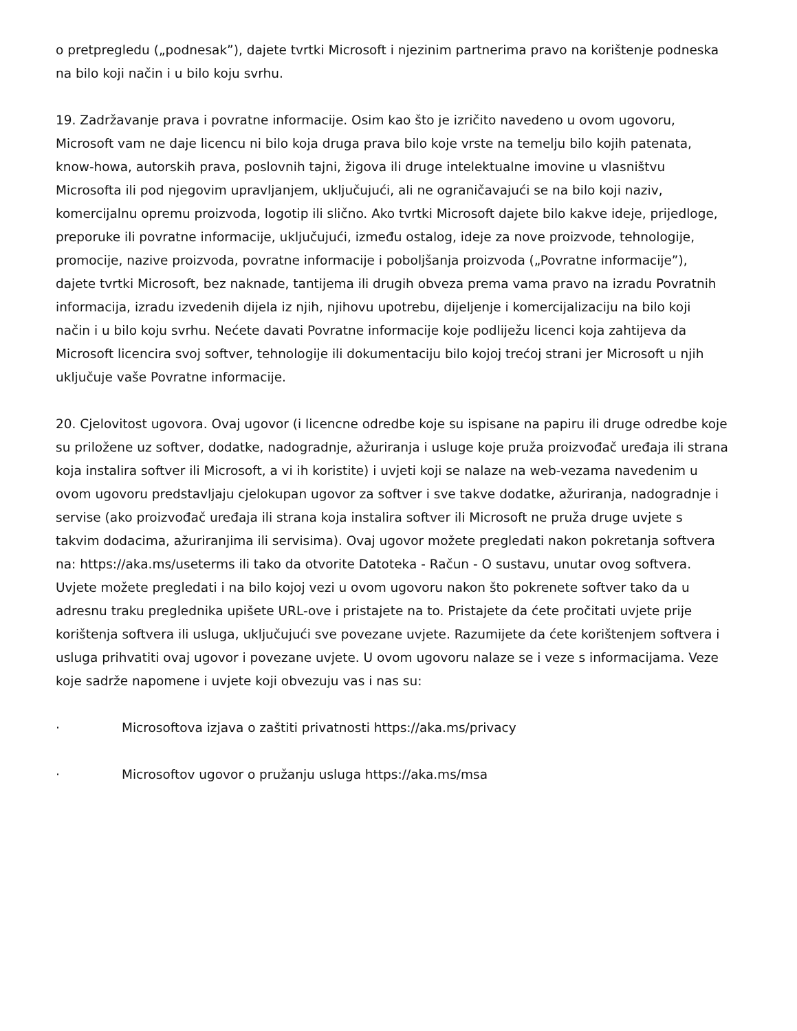o pretpregledu („podnesak”), dajete tvrtki Microsoft i njezinim partnerima pravo na korištenje podneska na bilo koji način i u bilo koju svrhu.
19. Zadržavanje prava i povratne informacije. Osim kao što je izričito navedeno u ovom ugovoru, Microsoft vam ne daje licencu ni bilo koja druga prava bilo koje vrste na temelju bilo kojih patenata, know-howa, autorskih prava, poslovnih tajni, žigova ili druge intelektualne imovine u vlasništvu Microsofta ili pod njegovim upravljanjem, uključujući, ali ne ograničavajući se na bilo koji naziv, komercijalnu opremu proizvoda, logotip ili slično. Ako tvrtki Microsoft dajete bilo kakve ideje, prijedloge, preporuke ili povratne informacije, uključujući, između ostalog, ideje za nove proizvode, tehnologije, promocije, nazive proizvoda, povratne informacije i poboljšanja proizvoda („Povratne informacije”), dajete tvrtki Microsoft, bez naknade, tantijema ili drugih obveza prema vama pravo na izradu Povratnih informacija, izradu izvedenih dijela iz njih, njihovu upotrebu, dijeljenje i komercijalizaciju na bilo koji način i u bilo koju svrhu. Nećete davati Povratne informacije koje podliježu licenci koja zahtijeva da Microsoft licencira svoj softver, tehnologije ili dokumentaciju bilo kojoj trećoj strani jer Microsoft u njih uključuje vaše Povratne informacije.
20. Cjelovitost ugovora. Ovaj ugovor (i licencne odredbe koje su ispisane na papiru ili druge odredbe koje su priložene uz softver, dodatke, nadogradnje, ažuriranja i usluge koje pruža proizvođač uređaja ili strana koja instalira softver ili Microsoft, a vi ih koristite) i uvjeti koji se nalaze na web-vezama navedenim u ovom ugovoru predstavljaju cjelokupan ugovor za softver i sve takve dodatke, ažuriranja, nadogradnje i servise (ako proizvođač uređaja ili strana koja instalira softver ili Microsoft ne pruža druge uvjete s takvim dodacima, ažuriranjima ili servisima). Ovaj ugovor možete pregledati nakon pokretanja softvera na: https://aka.ms/useterms ili tako da otvorite Datoteka - Račun - O sustavu, unutar ovog softvera. Uvjete možete pregledati i na bilo kojoj vezi u ovom ugovoru nakon što pokrenete softver tako da u adresnu traku preglednika upišete URL-ove i pristajete na to. Pristajete da ćete pročitati uvjete prije korištenja softvera ili usluga, uključujući sve povezane uvjete. Razumijete da ćete korištenjem softvera i usluga prihvatiti ovaj ugovor i povezane uvjete. U ovom ugovoru nalaze se i veze s informacijama. Veze koje sadrže napomene i uvjete koji obvezuju vas i nas su:
· Microsoftova izjava o zaštiti privatnosti https://aka.ms/privacy
· Microsoftov ugovor o pružanju usluga https://aka.ms/msa